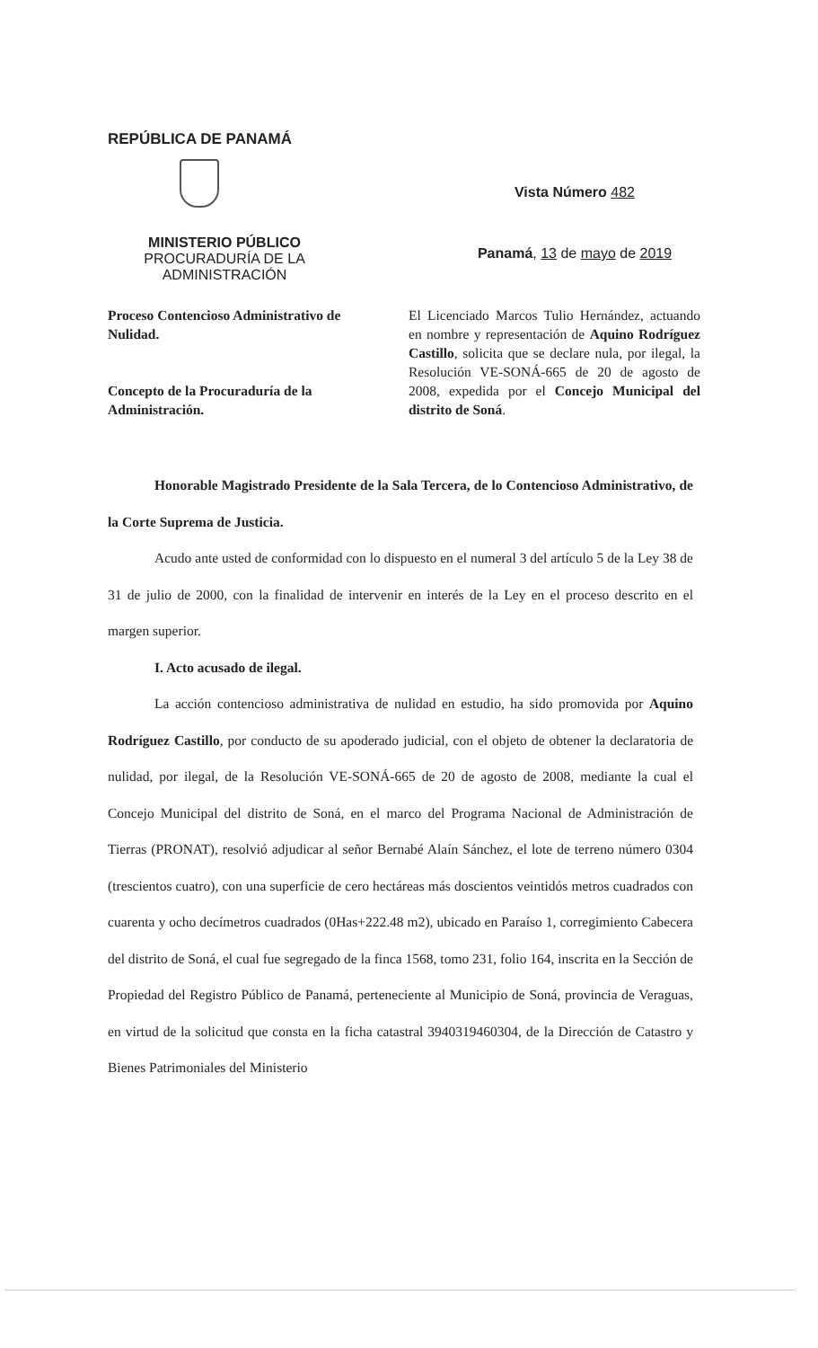REPÚBLICA DE PANAMÁ
MINISTERIO PÚBLICO
PROCURADURÍA DE LA
ADMINISTRACIÓN
Vista Número 482
Panamá, 13 de mayo de 2019
Proceso Contencioso Administrativo de Nulidad.
Concepto de la Procuraduría de la Administración.
El Licenciado Marcos Tulio Hernández, actuando en nombre y representación de Aquino Rodríguez Castillo, solicita que se declare nula, por ilegal, la Resolución VE-SONÁ-665 de 20 de agosto de 2008, expedida por el Concejo Municipal del distrito de Soná.
Honorable Magistrado Presidente de la Sala Tercera, de lo Contencioso Administrativo, de la Corte Suprema de Justicia.
Acudo ante usted de conformidad con lo dispuesto en el numeral 3 del artículo 5 de la Ley 38 de 31 de julio de 2000, con la finalidad de intervenir en interés de la Ley en el proceso descrito en el margen superior.
I. Acto acusado de ilegal.
La acción contencioso administrativa de nulidad en estudio, ha sido promovida por Aquino Rodríguez Castillo, por conducto de su apoderado judicial, con el objeto de obtener la declaratoria de nulidad, por ilegal, de la Resolución VE-SONÁ-665 de 20 de agosto de 2008, mediante la cual el Concejo Municipal del distrito de Soná, en el marco del Programa Nacional de Administración de Tierras (PRONAT), resolvió adjudicar al señor Bernabé Alaín Sánchez, el lote de terreno número 0304 (trescientos cuatro), con una superficie de cero hectáreas más doscientos veintidós metros cuadrados con cuarenta y ocho decímetros cuadrados (0Has+222.48 m2), ubicado en Paraíso 1, corregimiento Cabecera del distrito de Soná, el cual fue segregado de la finca 1568, tomo 231, folio 164, inscrita en la Sección de Propiedad del Registro Público de Panamá, perteneciente al Municipio de Soná, provincia de Veraguas, en virtud de la solicitud que consta en la ficha catastral 3940319460304, de la Dirección de Catastro y Bienes Patrimoniales del Ministerio